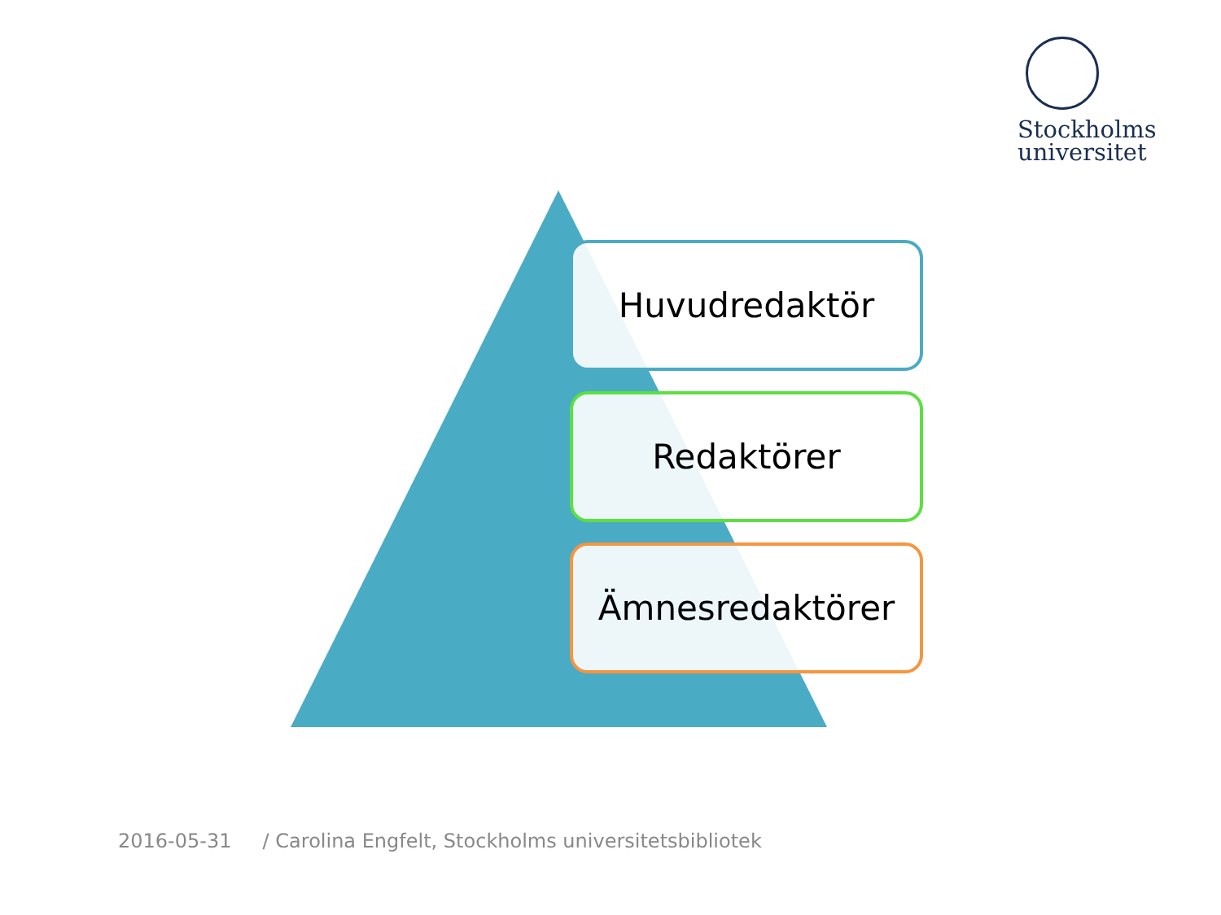Stockholms
universitet
Huvudredaktör
Redaktörer
Ämnesredaktörer
2016-05-31 / Carolina Engfelt, Stockholms universitetsbibliotek